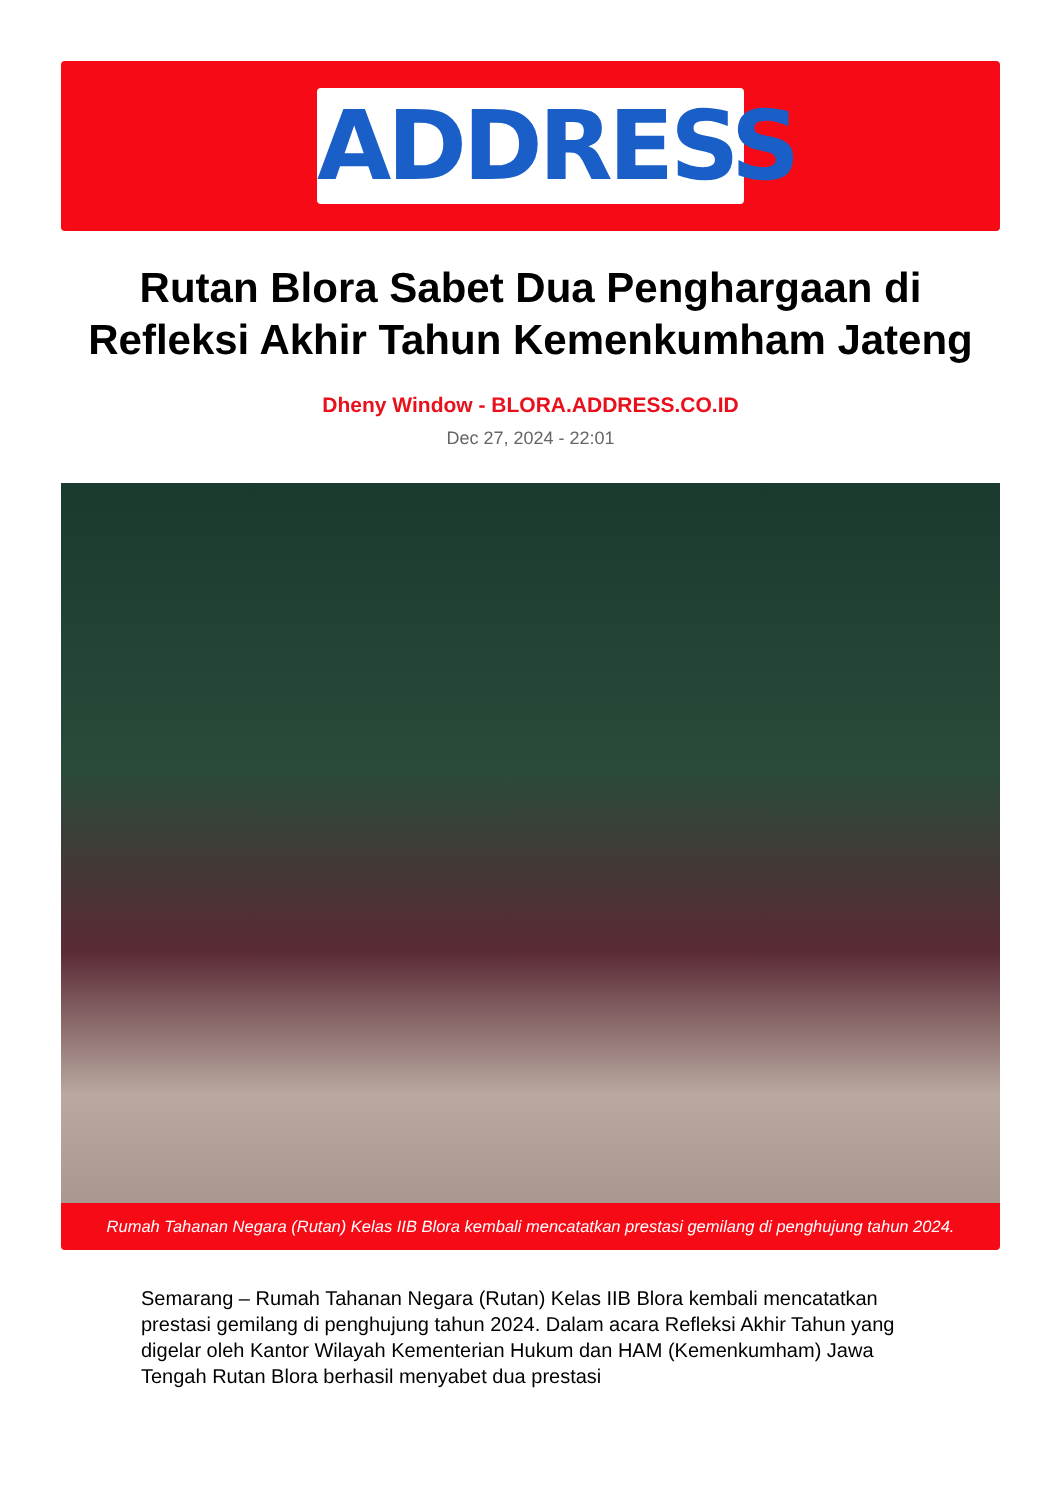ADDRESS
Rutan Blora Sabet Dua Penghargaan di Refleksi Akhir Tahun Kemenkumham Jateng
Dheny Window - BLORA.ADDRESS.CO.ID
Dec 27, 2024 - 22:01
Rumah Tahanan Negara (Rutan) Kelas IIB Blora kembali mencatatkan prestasi gemilang di penghujung tahun 2024.
Semarang – Rumah Tahanan Negara (Rutan) Kelas IIB Blora kembali mencatatkan prestasi gemilang di penghujung tahun 2024. Dalam acara Refleksi Akhir Tahun yang digelar oleh Kantor Wilayah Kementerian Hukum dan HAM (Kemenkumham) Jawa Tengah Rutan Blora berhasil menyabet dua prestasi